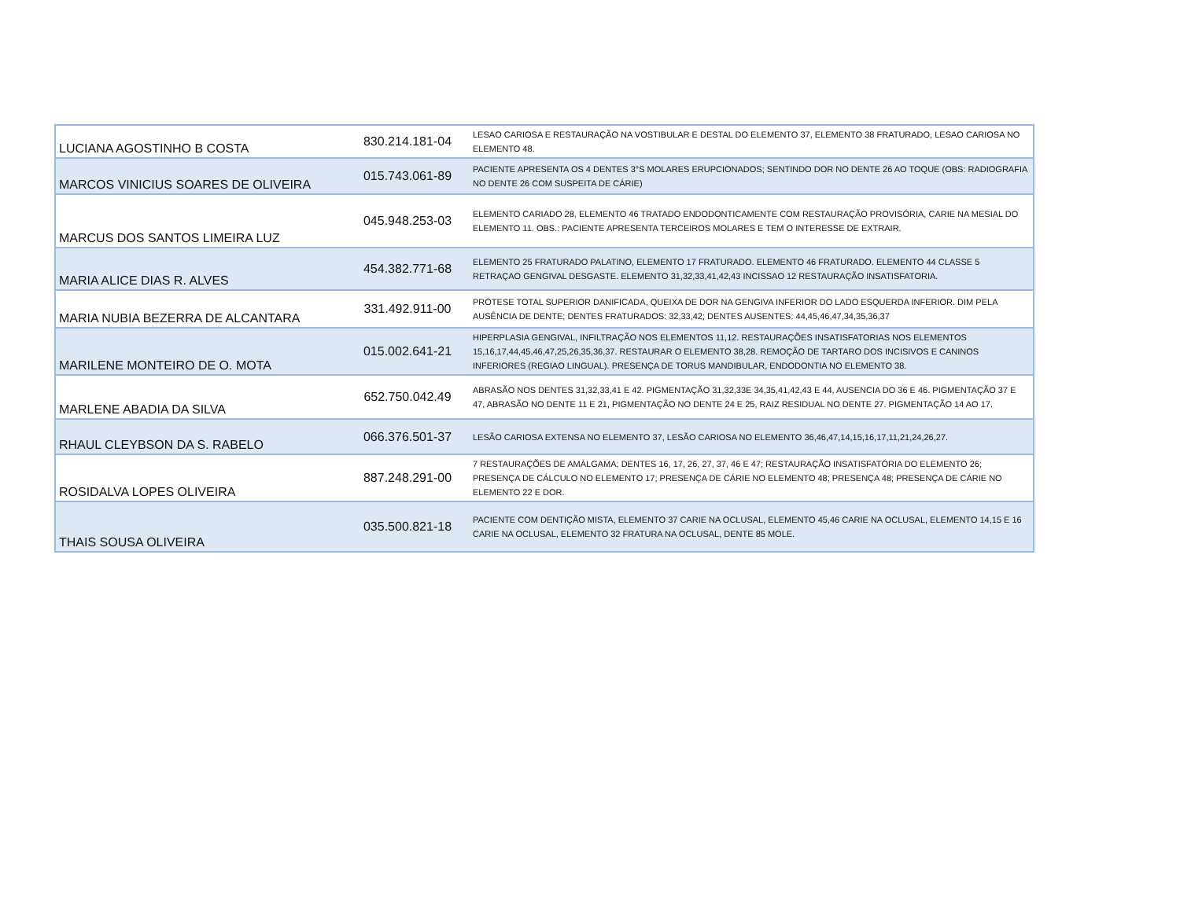| LUCIANA AGOSTINHO B COSTA | 830.214.181-04 | LESAO CARIOSA E RESTAURAÇÃO NA VOSTIBULAR E DESTAL DO ELEMENTO 37, ELEMENTO 38 FRATURADO, LESAO CARIOSA NO ELEMENTO 48. |
| MARCOS VINICIUS SOARES DE OLIVEIRA | 015.743.061-89 | PACIENTE APRESENTA OS 4 DENTES 3°S MOLARES ERUPCIONADOS; SENTINDO DOR NO DENTE 26 AO TOQUE (OBS: RADIOGRAFIA NO DENTE 26 COM SUSPEITA DE CÁRIE) |
| MARCUS DOS SANTOS LIMEIRA LUZ | 045.948.253-03 | ELEMENTO CARIADO 28, ELEMENTO 46 TRATADO ENDODONTICAMENTE COM RESTAURAÇÃO PROVISÓRIA, CARIE NA MESIAL DO ELEMENTO 11. OBS.: PACIENTE APRESENTA TERCEIROS MOLARES E TEM O INTERESSE DE EXTRAIR. |
| MARIA ALICE DIAS R. ALVES | 454.382.771-68 | ELEMENTO 25 FRATURADO PALATINO, ELEMENTO 17 FRATURADO. ELEMENTO 46 FRATURADO. ELEMENTO 44 CLASSE 5 RETRAÇAO GENGIVAL DESGASTE. ELEMENTO 31,32,33,41,42,43 INCISSAO 12 RESTAURAÇÃO INSATISFATORIA. |
| MARIA NUBIA BEZERRA DE ALCANTARA | 331.492.911-00 | PRÓTESE TOTAL SUPERIOR DANIFICADA, QUEIXA DE DOR NA GENGIVA INFERIOR DO LADO ESQUERDA INFERIOR. DIM PELA AUSÊNCIA DE DENTE; DENTES FRATURADOS: 32,33,42; DENTES AUSENTES: 44,45,46,47,34,35,36,37 |
| MARILENE MONTEIRO DE O. MOTA | 015.002.641-21 | HIPERPLASIA GENGIVAL, INFILTRAÇÃO NOS ELEMENTOS 11,12. RESTAURAÇÕES INSATISFATORIAS NOS ELEMENTOS 15,16,17,44,45,46,47,25,26,35,36,37. RESTAURAR O ELEMENTO 38,28. REMOÇÃO DE TARTARO DOS INCISIVOS E CANINOS INFERIORES (REGIAO LINGUAL). PRESENÇA DE TORUS MANDIBULAR, ENDODONTIA NO ELEMENTO 38. |
| MARLENE ABADIA DA SILVA | 652.750.042.49 | ABRASÃO NOS DENTES 31,32,33,41 E 42. PIGMENTAÇÃO 31,32,33E 34,35,41,42,43 E 44, AUSENCIA DO 36 E 46. PIGMENTAÇÃO 37 E 47, ABRASÃO NO DENTE 11 E 21, PIGMENTAÇÃO NO DENTE 24 E 25, RAIZ RESIDUAL NO DENTE 27. PIGMENTAÇÃO 14 AO 17. |
| RHAUL CLEYBSON DA S. RABELO | 066.376.501-37 | LESÃO CARIOSA EXTENSA NO ELEMENTO 37, LESÃO CARIOSA NO ELEMENTO 36,46,47,14,15,16,17,11,21,24,26,27. |
| ROSIDALVA LOPES OLIVEIRA | 887.248.291-00 | 7 RESTAURAÇÕES DE AMÁLGAMA; DENTES 16, 17, 26, 27, 37, 46 E 47; RESTAURAÇÃO INSATISFATÓRIA DO ELEMENTO 26; PRESENÇA DE CÁLCULO NO ELEMENTO 17; PRESENÇA DE CÁRIE NO ELEMENTO 48; PRESENÇA 48; PRESENÇA DE CÁRIE NO ELEMENTO 22 E DOR. |
| THAIS SOUSA OLIVEIRA | 035.500.821-18 | PACIENTE COM DENTIÇÃO MISTA, ELEMENTO 37 CARIE NA OCLUSAL, ELEMENTO 45,46 CARIE NA OCLUSAL, ELEMENTO 14,15 E 16 CARIE NA OCLUSAL, ELEMENTO 32 FRATURA NA OCLUSAL, DENTE 85 MOLE. |